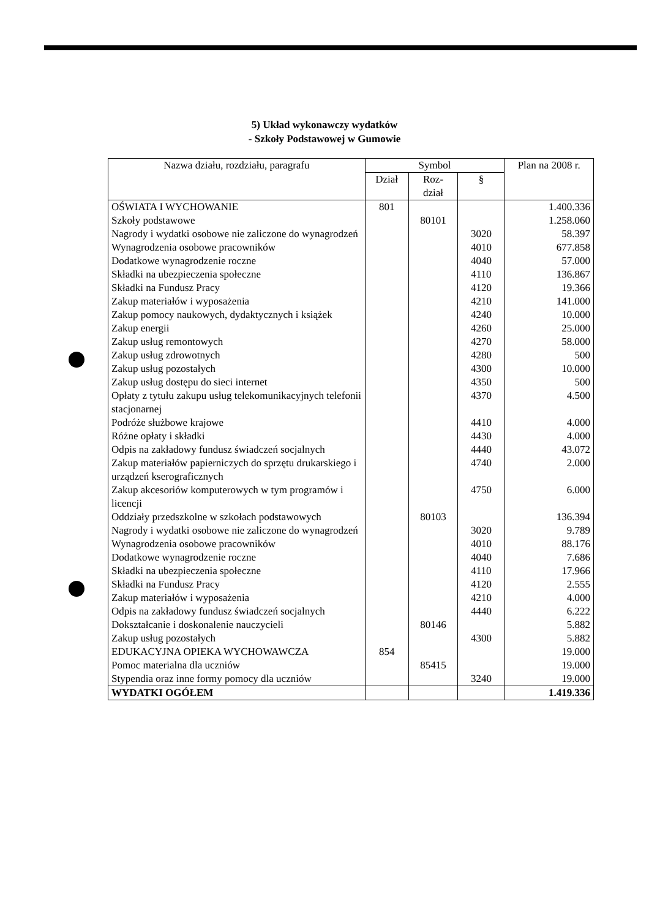5) Układ wykonawczy wydatków
- Szkoły Podstawowej w Gumowie
| Nazwa działu, rozdziału, paragrafu | Symbol | | | Plan na 2008 r. |
| --- | --- | --- | --- | --- |
| | Dział | Roz- dział | § | |
| OŚWIATA I WYCHOWANIE | 801 | | | 1.400.336 |
| Szkoły podstawowe | | 80101 | | 1.258.060 |
| Nagrody i wydatki osobowe nie zaliczone do wynagrodzeń | | | 3020 | 58.397 |
| Wynagrodzenia osobowe pracowników | | | 4010 | 677.858 |
| Dodatkowe wynagrodzenie roczne | | | 4040 | 57.000 |
| Składki na ubezpieczenia społeczne | | | 4110 | 136.867 |
| Składki na Fundusz Pracy | | | 4120 | 19.366 |
| Zakup materiałów i wyposażenia | | | 4210 | 141.000 |
| Zakup pomocy naukowych, dydaktycznych i książek | | | 4240 | 10.000 |
| Zakup energii | | | 4260 | 25.000 |
| Zakup usług remontowych | | | 4270 | 58.000 |
| Zakup usług zdrowotnych | | | 4280 | 500 |
| Zakup usług pozostałych | | | 4300 | 10.000 |
| Zakup usług dostępu do sieci internet | | | 4350 | 500 |
| Opłaty z tytułu zakupu usług telekomunikacyjnych telefonii stacjonarnej | | | 4370 | 4.500 |
| Podróże służbowe krajowe | | | 4410 | 4.000 |
| Różne opłaty i składki | | | 4430 | 4.000 |
| Odpis na zakładowy fundusz świadczeń socjalnych | | | 4440 | 43.072 |
| Zakup materiałów papierniczych do sprzętu drukarskiego i urządzeń kserograficznych | | | 4740 | 2.000 |
| Zakup akcesoriów komputerowych w tym programów i licencji | | | 4750 | 6.000 |
| Oddziały przedszkolne w szkołach podstawowych | | 80103 | | 136.394 |
| Nagrody i wydatki osobowe nie zaliczone do wynagrodzeń | | | 3020 | 9.789 |
| Wynagrodzenia osobowe pracowników | | | 4010 | 88.176 |
| Dodatkowe wynagrodzenie roczne | | | 4040 | 7.686 |
| Składki na ubezpieczenia społeczne | | | 4110 | 17.966 |
| Składki na Fundusz Pracy | | | 4120 | 2.555 |
| Zakup materiałów i wyposażenia | | | 4210 | 4.000 |
| Odpis na zakładowy fundusz świadczeń socjalnych | | | 4440 | 6.222 |
| Dokształcanie i doskonalenie nauczycieli | | 80146 | | 5.882 |
| Zakup usług pozostałych | | | 4300 | 5.882 |
| EDUKACYJNA OPIEKA WYCHOWAWCZA | 854 | | | 19.000 |
| Pomoc materialna dla uczniów | | 85415 | | 19.000 |
| Stypendia oraz inne formy pomocy dla uczniów | | | 3240 | 19.000 |
| WYDATKI OGÓŁEM | | | | 1.419.336 |